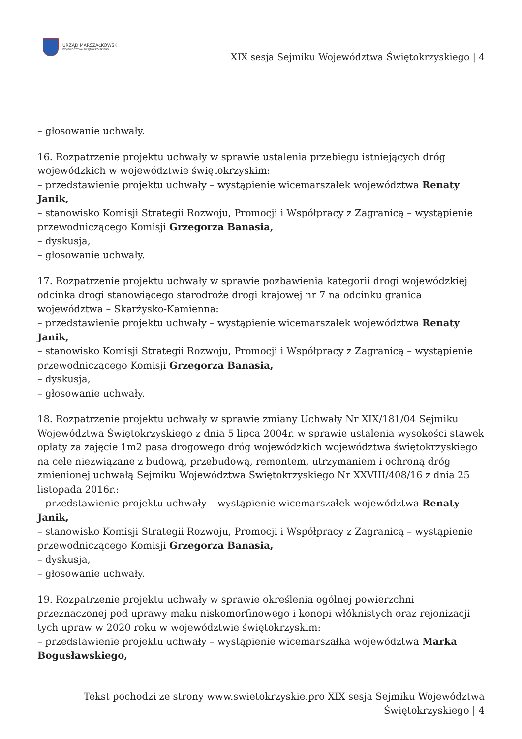URZĄD MARSZAŁKOWSKI
WOJEWÓDZTWA ŚWIĘTOKRZYSKIEGO
XIX sesja Sejmiku Województwa Świętokrzyskiego | 4
– głosowanie uchwały.
16. Rozpatrzenie projektu uchwały w sprawie ustalenia przebiegu istniejących dróg wojewódzkich w województwie świętokrzyskim:
– przedstawienie projektu uchwały – wystąpienie wicemarszałek województwa Renaty Janik,
– stanowisko Komisji Strategii Rozwoju, Promocji i Współpracy z Zagranicą – wystąpienie przewodniczącego Komisji Grzegorza Banasia,
– dyskusja,
– głosowanie uchwały.
17. Rozpatrzenie projektu uchwały w sprawie pozbawienia kategorii drogi wojewódzkiej odcinka drogi stanowiącego starodroże drogi krajowej nr 7 na odcinku granica województwa – Skarżysko-Kamienna:
– przedstawienie projektu uchwały – wystąpienie wicemarszałek województwa Renaty Janik,
– stanowisko Komisji Strategii Rozwoju, Promocji i Współpracy z Zagranicą – wystąpienie przewodniczącego Komisji Grzegorza Banasia,
– dyskusja,
– głosowanie uchwały.
18. Rozpatrzenie projektu uchwały w sprawie zmiany Uchwały Nr XIX/181/04 Sejmiku Województwa Świętokrzyskiego z dnia 5 lipca 2004r. w sprawie ustalenia wysokości stawek opłaty za zajęcie 1m2 pasa drogowego dróg wojewódzkich województwa świętokrzyskiego na cele niezwiązane z budową, przebudową, remontem, utrzymaniem i ochroną dróg zmienionej uchwałą Sejmiku Województwa Świętokrzyskiego Nr XXVIII/408/16 z dnia 25 listopada 2016r.:
– przedstawienie projektu uchwały – wystąpienie wicemarszałek województwa Renaty Janik,
– stanowisko Komisji Strategii Rozwoju, Promocji i Współpracy z Zagranicą – wystąpienie przewodniczącego Komisji Grzegorza Banasia,
– dyskusja,
– głosowanie uchwały.
19. Rozpatrzenie projektu uchwały w sprawie określenia ogólnej powierzchni przeznaczonej pod uprawy maku niskomorfinowego i konopi włóknistych oraz rejonizacji tych upraw w 2020 roku w województwie świętokrzyskim:
– przedstawienie projektu uchwały – wystąpienie wicemarszałka województwa Marka Bogusławskiego,
Tekst pochodzi ze strony www.swietokrzyskie.pro XIX sesja Sejmiku Województwa Świętokrzyskiego | 4